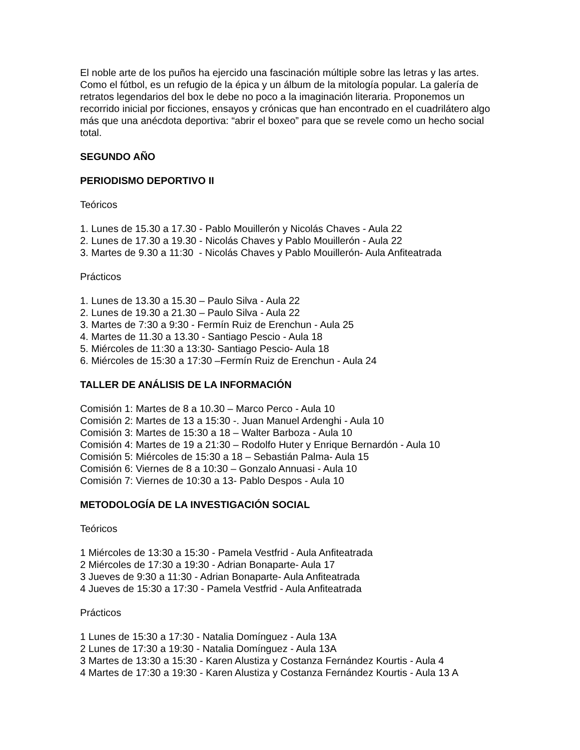El noble arte de los puños ha ejercido una fascinación múltiple sobre las letras y las artes. Como el fútbol, es un refugio de la épica y un álbum de la mitología popular. La galería de retratos legendarios del box le debe no poco a la imaginación literaria. Proponemos un recorrido inicial por ficciones, ensayos y crónicas que han encontrado en el cuadrilátero algo más que una anécdota deportiva: “abrir el boxeo” para que se revele como un hecho social total.
SEGUNDO AÑO
PERIODISMO DEPORTIVO II
Teóricos
1. Lunes de 15.30 a 17.30 - Pablo Mouillerón y Nicolás Chaves - Aula 22
2. Lunes de 17.30 a 19.30 - Nicolás Chaves y Pablo Mouillerón - Aula 22
3. Martes de 9.30 a 11:30 - Nicolás Chaves y Pablo Mouillerón- Aula Anfiteatrada
Prácticos
1. Lunes de 13.30 a 15.30 – Paulo Silva - Aula 22
2. Lunes de 19.30 a 21.30 – Paulo Silva - Aula 22
3. Martes de 7:30 a 9:30 - Fermín Ruiz de Erenchun - Aula 25
4. Martes de 11.30 a 13.30 - Santiago Pescio - Aula 18
5. Miércoles de 11:30 a 13:30- Santiago Pescio- Aula 18
6. Miércoles de 15:30 a 17:30 –Fermín Ruiz de Erenchun - Aula 24
TALLER DE ANÁLISIS DE LA INFORMACIÓN
Comisión 1: Martes de 8 a 10.30 – Marco Perco - Aula 10
Comisión 2: Martes de 13 a 15:30 -. Juan Manuel Ardenghi - Aula 10
Comisión 3: Martes de 15:30 a 18 – Walter Barboza - Aula 10
Comisión 4: Martes de 19 a 21:30 – Rodolfo Huter y Enrique Bernardón - Aula 10
Comisión 5: Miércoles de 15:30 a 18 – Sebastián Palma- Aula 15
Comisión 6: Viernes de 8 a 10:30 – Gonzalo Annuasi - Aula 10
Comisión 7: Viernes de 10:30 a 13- Pablo Despos - Aula 10
METODOLOGÍA DE LA INVESTIGACIÓN SOCIAL
Teóricos
1 Miércoles de 13:30 a 15:30 - Pamela Vestfrid - Aula Anfiteatrada
2 Miércoles de 17:30 a 19:30 - Adrian Bonaparte- Aula 17
3 Jueves de 9:30 a 11:30 - Adrian Bonaparte- Aula Anfiteatrada
4 Jueves de 15:30 a 17:30 - Pamela Vestfrid - Aula Anfiteatrada
Prácticos
1 Lunes de 15:30 a 17:30 - Natalia Domínguez - Aula 13A
2 Lunes de 17:30 a 19:30 - Natalia Domínguez - Aula 13A
3 Martes de 13:30 a 15:30 - Karen Alustiza y Costanza Fernández Kourtis - Aula 4
4 Martes de 17:30 a 19:30 - Karen Alustiza y Costanza Fernández Kourtis - Aula 13 A